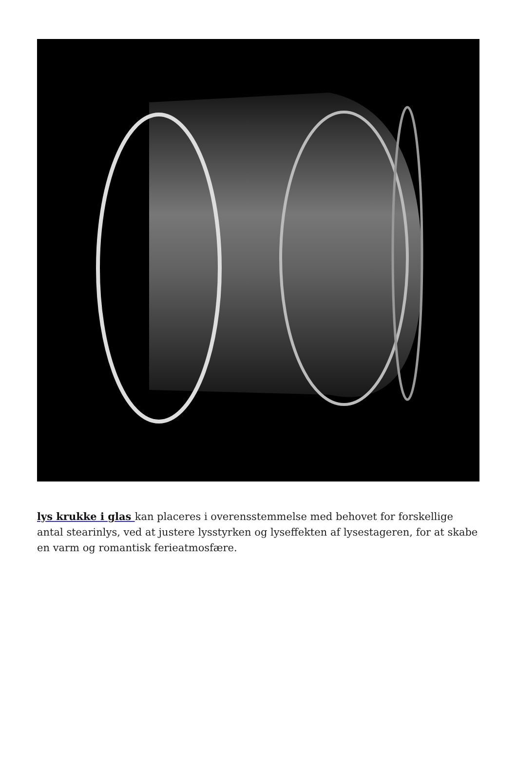lys krukke i glas kan placeres i overensstemmelse med behovet for forskellige antal stearinlys, ved at justere lysstyrken og lyseffekten af lysestageren, for at skabe en varm og romantisk ferieatmosfære.